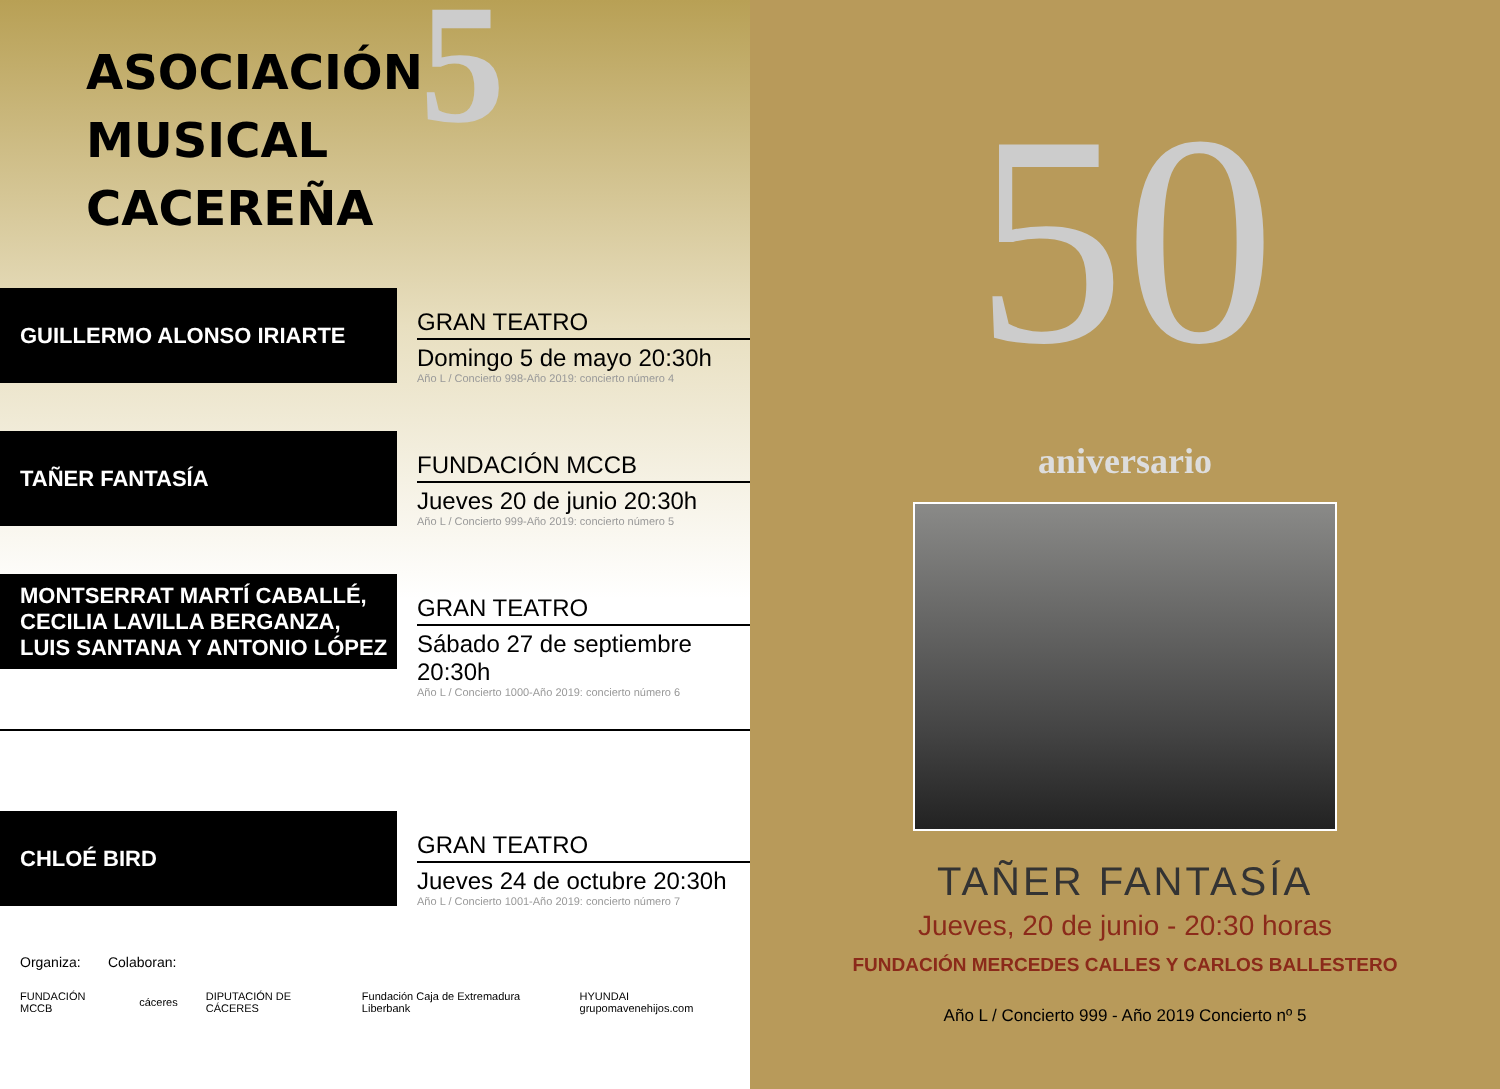ASOCIACIÓN
MUSICAL
CACEREÑA
5
GUILLERMO ALONSO IRIARTE
GRAN TEATRO
Domingo 5 de mayo 20:30h
Año L / Concierto 998-Año 2019: concierto número 4
TAÑER FANTASÍA
FUNDACIÓN MCCB
Jueves 20 de junio 20:30h
Año L / Concierto 999-Año 2019: concierto número 5
MONTSERRAT MARTÍ CABALLÉ,
CECILIA LAVILLA BERGANZA,
LUIS SANTANA Y ANTONIO LÓPEZ
GRAN TEATRO
Sábado 27 de septiembre 20:30h
Año L / Concierto 1000-Año 2019: concierto número 6
CHLOÉ BIRD
GRAN TEATRO
Jueves 24 de octubre 20:30h
Año L / Concierto 1001-Año 2019: concierto número 7
Organiza: Colaboran:
FUNDACIÓN MCCB cáceres DIPUTACIÓN DE CÁCERES Fundación Caja de Extremadura Liberbank HYUNDAI grupomavenehijos.com
50
aniversario
TAÑER FANTASÍA
Jueves, 20 de junio - 20:30 horas
FUNDACIÓN MERCEDES CALLES Y CARLOS BALLESTERO
Año L / Concierto 999 - Año 2019 Concierto nº 5